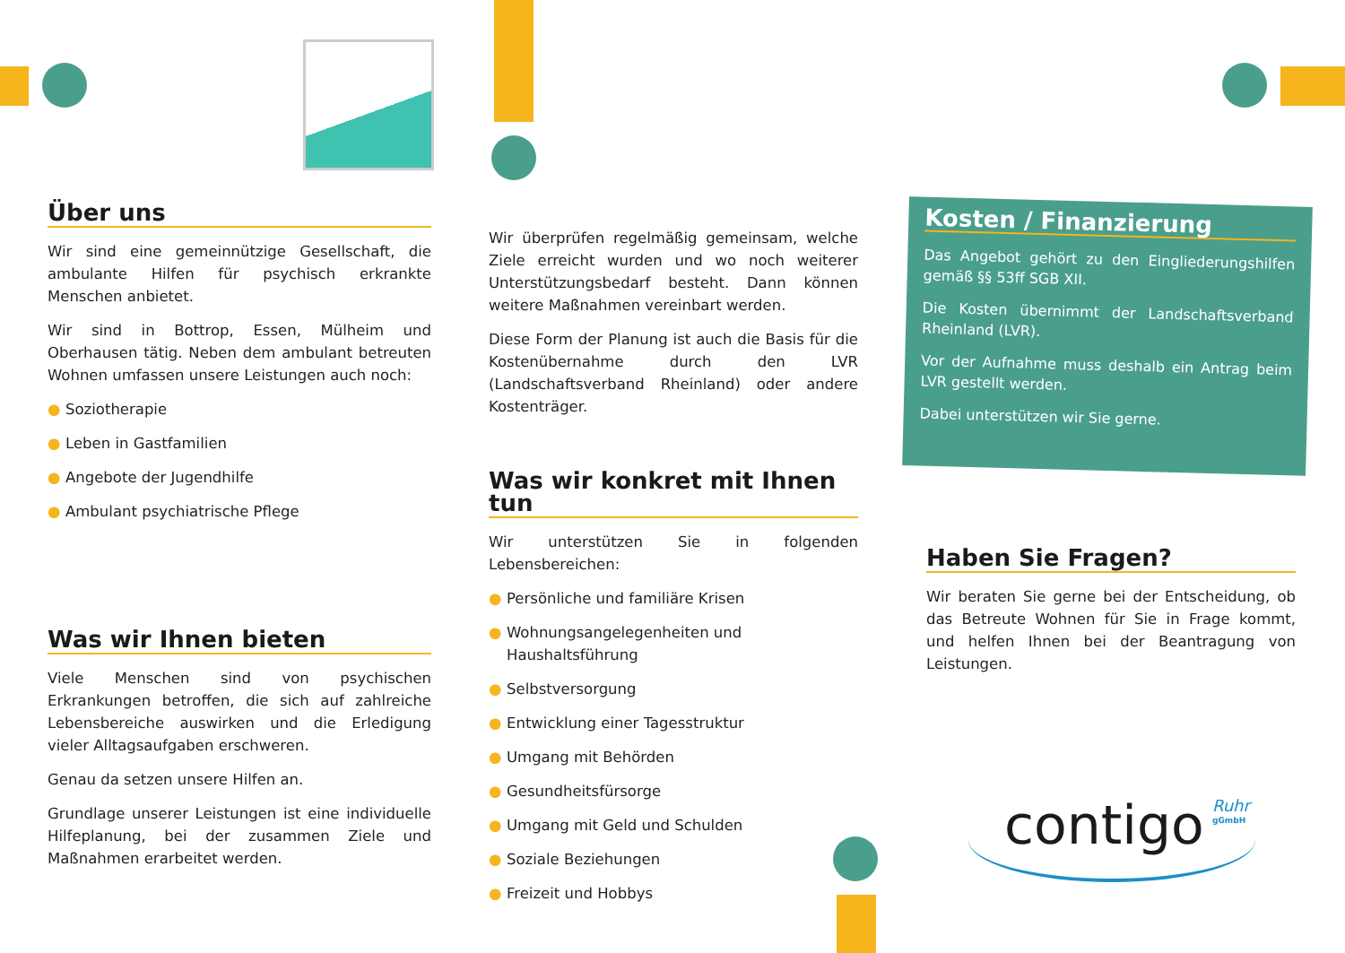Über uns
Wir sind eine gemeinnützige Gesellschaft, die ambulante Hilfen für psychisch erkrankte Menschen anbietet.
Wir sind in Bottrop, Essen, Mülheim und Oberhausen tätig. Neben dem ambulant betreuten Wohnen umfassen unsere Leistungen auch noch:
● Soziotherapie
● Leben in Gastfamilien
● Angebote der Jugendhilfe
● Ambulant psychiatrische Pflege
Was wir Ihnen bieten
Viele Menschen sind von psychischen Erkrankungen betroffen, die sich auf zahlreiche Lebensbereiche auswirken und die Erledigung vieler Alltagsaufgaben erschweren.
Genau da setzen unsere Hilfen an.
Grundlage unserer Leistungen ist eine individuelle Hilfeplanung, bei der zusammen Ziele und Maßnahmen erarbeitet werden.
Wir überprüfen regelmäßig gemeinsam, welche Ziele erreicht wurden und wo noch weiterer Unterstützungsbedarf besteht. Dann können weitere Maßnahmen vereinbart werden.
Diese Form der Planung ist auch die Basis für die Kostenübernahme durch den LVR (Landschaftsverband Rheinland) oder andere Kostenträger.
Was wir konkret mit Ihnen tun
Wir unterstützen Sie in folgenden Lebensbereichen:
● Persönliche und familiäre Krisen
● Wohnungsangelegenheiten und Haushaltsführung
● Selbstversorgung
● Entwicklung einer Tagesstruktur
● Umgang mit Behörden
● Gesundheitsfürsorge
● Umgang mit Geld und Schulden
● Soziale Beziehungen
● Freizeit und Hobbys
Kosten / Finanzierung
Das Angebot gehört zu den Eingliederungshilfen gemäß §§ 53ff SGB XII.
Die Kosten übernimmt der Landschaftsverband Rheinland (LVR).
Vor der Aufnahme muss deshalb ein Antrag beim LVR gestellt werden.
Dabei unterstützen wir Sie gerne.
Haben Sie Fragen?
Wir beraten Sie gerne bei der Entscheidung, ob das Betreute Wohnen für Sie in Frage kommt, und helfen Ihnen bei der Beantragung von Leistungen.
contigo Ruhr
gGmbH